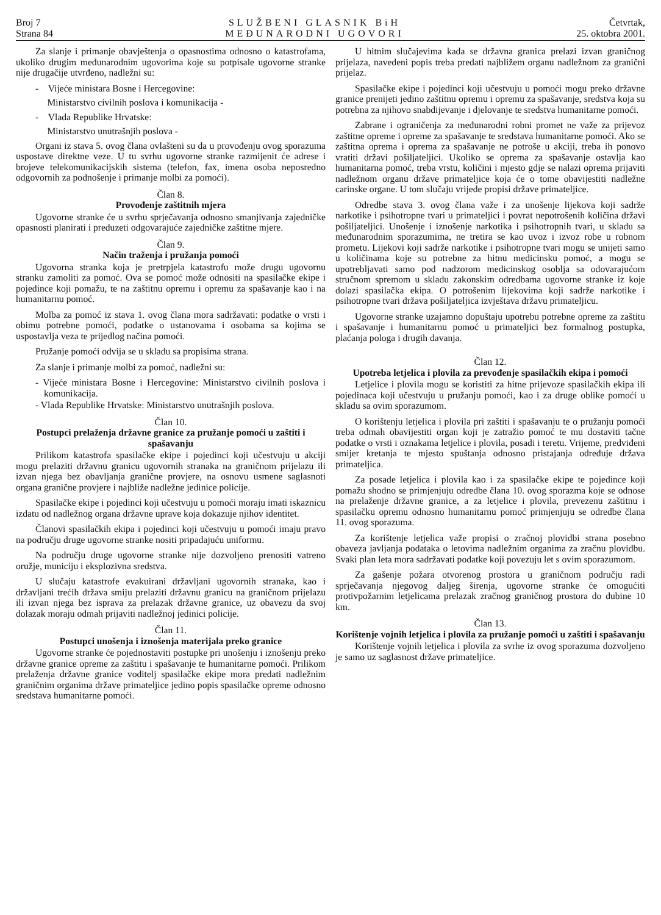Broj 7
Strana 84
SLUŽBENI GLASNIK BiH
MEĐUNARODNI UGOVORI
Četvrtak,
25. oktobra 2001.
Za slanje i primanje obavještenja o opasnostima odnosno o katastrofama, ukoliko drugim međunarodnim ugovorima koje su potpisale ugovorne stranke nije drugačije utvrđeno, nadležni su:
- Vijeće ministara Bosne i Hercegovine:
Ministarstvo civilnih poslova i komunikacija -
- Vlada Republike Hrvatske:
Ministarstvo unutrašnjih poslova -
Organi iz stava 5. ovog člana ovlašteni su da u provođenju ovog sporazuma uspostave direktne veze. U tu svrhu ugovorne stranke razmijenit će adrese i brojeve telekomunikacijskih sistema (telefon, fax, imena osoba neposredno odgovornih za podnošenje i primanje molbi za pomoći).
Član 8.
Provođenje zaštitnih mjera
Ugovorne stranke će u svrhu sprječavanja odnosno smanjivanja zajedničke opasnosti planirati i preduzeti odgovarajuće zajedničke zaštitne mjere.
Član 9.
Način traženja i pružanja pomoći
Ugovorna stranka koja je pretrpjela katastrofu može drugu ugovornu stranku zamoliti za pomoć. Ova se pomoć može odnositi na spasilačke ekipe i pojedince koji pomažu, te na zaštitnu opremu i opremu za spašavanje kao i na humanitarnu pomoć.
Molba za pomoć iz stava 1. ovog člana mora sadržavati: podatke o vrsti i obimu potrebne pomoći, podatke o ustanovama i osobama sa kojima se uspostavlja veza te prijedlog načina pomoći.
Pružanje pomoći odvija se u skladu sa propisima strana.
Za slanje i primanje molbi za pomoć, nadležni su:
- Vijeće ministara Bosne i Hercegovine: Ministarstvo civilnih poslova i komunikacija.
- Vlada Republike Hrvatske: Ministarstvo unutrašnjih poslova.
Član 10.
Postupci prelaženja državne granice za pružanje pomoći u zaštiti i spašavanju
Prilikom katastrofa spasilačke ekipe i pojedinci koji učestvuju u akciji mogu prelaziti državnu granicu ugovornih stranaka na graničnom prijelazu ili izvan njega bez obavljanja granične provjere, na osnovu usmene saglasnoti organa granične provjere i najbliže nadležne jedinice policije.
Spasilačke ekipe i pojedinci koji učestvuju u pomoći moraju imati iskaznicu izdatu od nadležnog organa državne uprave koja dokazuje njihov identitet.
Članovi spasilačkih ekipa i pojedinci koji učestvuju u pomoći imaju pravo na području druge ugovorne stranke nositi pripadajuću uniformu.
Na području druge ugovorne stranke nije dozvoljeno prenositi vatreno oružje, municiju i eksplozivna sredstva.
U slučaju katastrofe evakuirani državljani ugovornih stranaka, kao i državljani trećih država smiju prelaziti državnu granicu na graničnom prijelazu ili izvan njega bez isprava za prelazak državne granice, uz obavezu da svoj dolazak moraju odmah prijaviti nadležnoj jedinici policije.
Član 11.
Postupci unošenja i iznošenja materijala preko granice
Ugovorne stranke će pojednostaviti postupke pri unošenju i iznošenju preko državne granice opreme za zaštitu i spašavanje te humanitarne pomoći. Prilikom prelaženja državne granice voditelj spasilačke ekipe mora predati nadležnim graničnim organima države primateljice jedino popis spasilačke opreme odnosno sredstava humanitarne pomoći.
U hitnim slučajevima kada se državna granica prelazi izvan graničnog prijelaza, navedeni popis treba predati najbližem organu nadležnom za granični prijelaz.
Spasilačke ekipe i pojedinci koji učestvuju u pomoći mogu preko državne granice prenijeti jedino zaštitnu opremu i opremu za spašavanje, sredstva koja su potrebna za njihovo snabdijevanje i djelovanje te sredstva humanitarne pomoći.
Zabrane i ograničenja za međunarodni robni promet ne važe za prijevoz zaštitne opreme i opreme za spašavanje te sredstava humanitarne pomoći. Ako se zaštitna oprema i oprema za spašavanje ne potroše u akciji, treba ih ponovo vratiti državi pošiljateljici. Ukoliko se oprema za spašavanje ostavlja kao humanitarna pomoć, treba vrstu, količini i mjesto gdje se nalazi oprema prijaviti nadležnom organu države primateljice koja će o tome obavijestiti nadležne carinske organe. U tom slučaju vrijede propisi države primateljice.
Odredbe stava 3. ovog člana važe i za unošenje lijekova koji sadrže narkotike i psihotropne tvari u primateljici i povrat nepotrošenih količina državi pošiljateljici. Unošenje i iznošenje narkotika i psihotropnih tvari, u skladu sa međunarodnim sporazumima, ne tretira se kao uvoz i izvoz robe u robnom prometu. Lijekovi koji sadrže narkotike i psihotropne tvari mogu se unijeti samo u količinama koje su potrebne za hitnu medicinsku pomoć, a mogu se upotrebljavati samo pod nadzorom medicinskog osoblja sa odovarajućom stručnom spremom u skladu zakonskim odredbama ugovorne stranke iz koje dolazi spasilačka ekipa. O potrošenim lijekovima koji sadrže narkotike i psihotropne tvari država pošiljateljica izvještava državu primateljicu.
Ugovorne stranke uzajamno dopuštaju upotrebu potrebne opreme za zaštitu i spašavanje i humanitarnu pomoć u primateljici bez formalnog postupka, plaćanja pologa i drugih davanja.
Član 12.
Upotreba letjelica i plovila za prevođenje spasilačkih ekipa i pomoći
Letjelice i plovila mogu se koristiti za hitne prijevoze spasilačkih ekipa ili pojedinaca koji učestvuju u pružanju pomoći, kao i za druge oblike pomoći u skladu sa ovim sporazumom.
O korištenju letjelica i plovila pri zaštiti i spašavanju te o pružanju pomoći treba odmah obavijestiti organ koji je zatražio pomoć te mu dostaviti tačne podatke o vrsti i oznakama letjelice i plovila, posadi i teretu. Vrijeme, predviđeni smijer kretanja te mjesto spuštanja odnosno pristajanja određuje država primateljica.
Za posade letjelica i plovila kao i za spasilačke ekipe te pojedince koji pomažu shodno se primjenjuju odredbe člana 10. ovog sporazma koje se odnose na prelaženje državne granice, a za letjelice i plovila, prevezenu zaštitnu i spasilačku opremu odnosno humanitarnu pomoć primjenjuju se odredbe člana 11. ovog sporazuma.
Za korištenje letjelica važe propisi o zračnoj plovidbi strana posebno obaveza javljanja podataka o letovima nadležnim organima za zračnu plovidbu. Svaki plan leta mora sadržavati podatke koji povezuju let s ovim sporazumom.
Za gašenje požara otvorenog prostora u graničnom području radi sprječavanja njegovog daljeg širenja, ugovorne stranke će omogućiti protivpožarnim letjelicama prelazak zračnog graničnog prostora do dubine 10 km.
Član 13.
Korištenje vojnih letjelica i plovila za pružanje pomoći u zaštiti i spašavanju
Korištenje vojnih letjelica i plovila za svrhe iz ovog sporazuma dozvoljeno je samo uz saglasnost države primateljice.